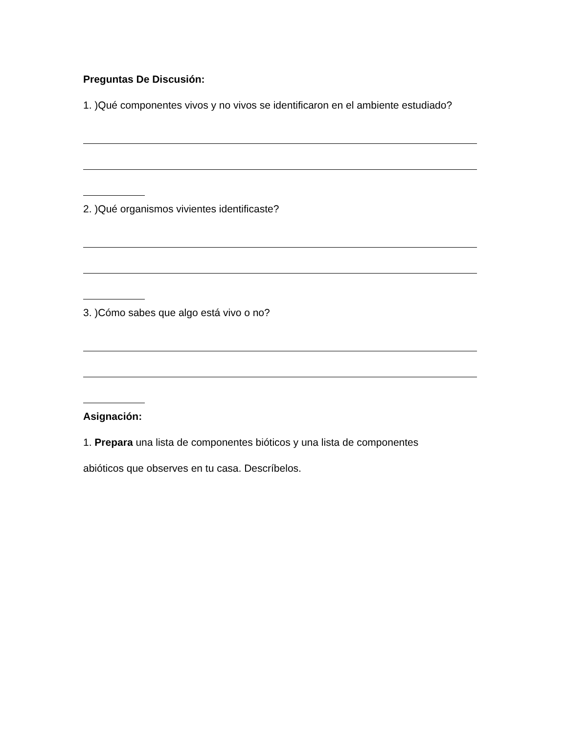Preguntas De Discusión:
1. )Qué componentes vivos y no vivos se identificaron en el ambiente estudiado?
2. )Qué organismos vivientes identificaste?
3. )Cómo sabes que algo está vivo o no?
Asignación:
1. Prepara una lista de componentes bióticos y una lista de componentes
abióticos que observes en tu casa. Descríbelos.